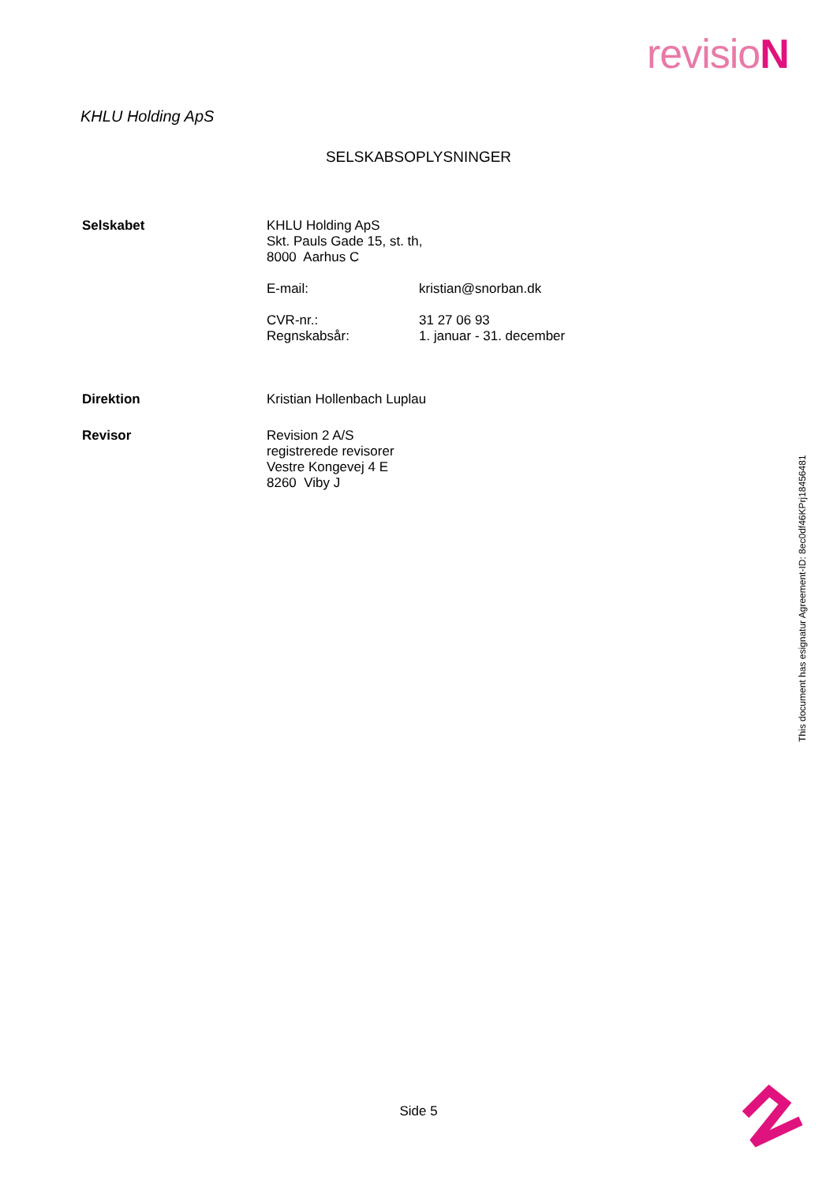revisioN
KHLU Holding ApS
SELSKABSOPLYSNINGER
Selskabet
KHLU Holding ApS
Skt. Pauls Gade 15, st. th,
8000 Aarhus C
E-mail: kristian@snorban.dk
CVR-nr.: 31 27 06 93
Regnskabsår: 1. januar - 31. december
Direktion
Kristian Hollenbach Luplau
Revisor
Revision 2 A/S
registrerede revisorer
Vestre Kongevej 4 E
8260 Viby J
This document has esignatur Agreement-ID: 8ec0df46KPrj18456481
Side 5